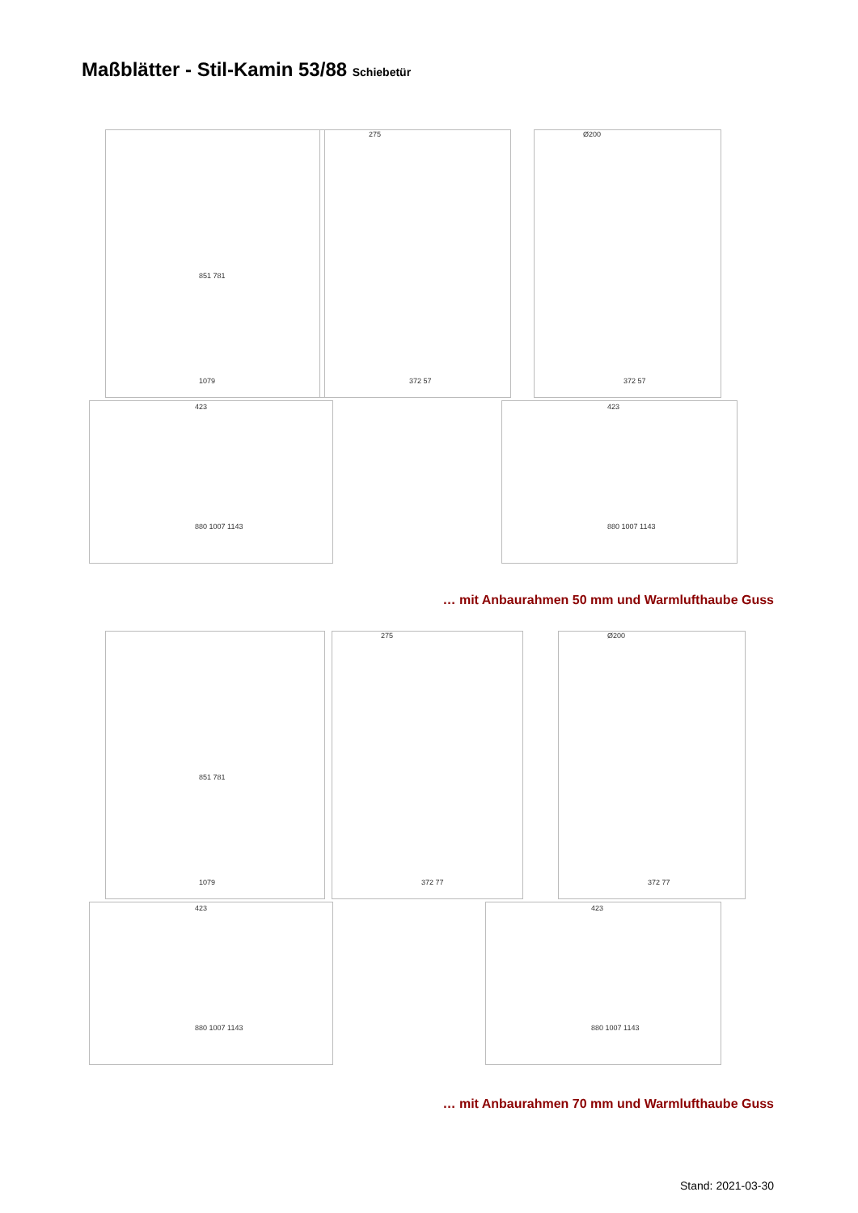Maßblätter - Stil-Kamin 53/88 Schiebetür
851 781
1079
275
372 57
Ø200
372 57
423
880 1007 1143
423
880 1007 1143
… mit Anbaurahmen 50 mm und Warmlufthaube Guss
851 781
1079
275
372 77
Ø200
372 77
423
880 1007 1143
423
880 1007 1143
… mit Anbaurahmen 70 mm und Warmlufthaube Guss
Stand: 2021-03-30